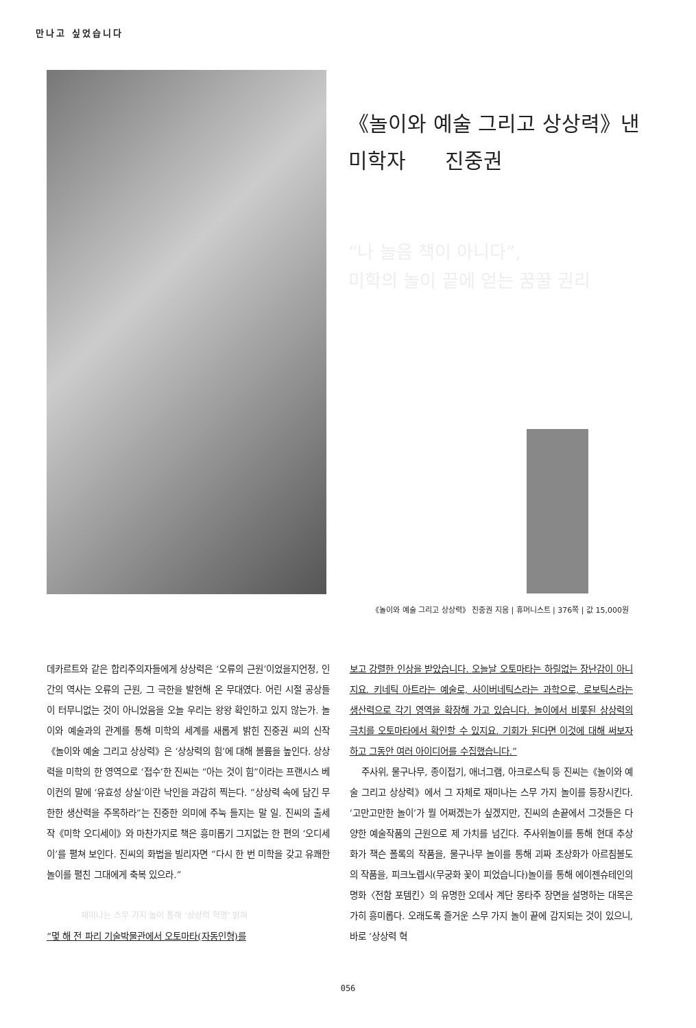만나고 싶었습니다
《놀이와 예술 그리고 상상력》낸
미학자 진중권
“나 놀음 책이 아니다”,
미학의 놀이 끝에 얻는 꿈꿀 권리
《놀이와 예술 그리고 상상력》 진중권 지음 | 휴머니스트 | 376쪽 | 값 15,000원
데카르트와 같은 합리주의자들에게 상상력은 ‘오류의 근원’이었을지언정, 인간의 역사는 오류의 근원, 그 극한을 발현해 온 무대였다. 어린 시절 공상들이 터무니없는 것이 아니었음을 오늘 우리는 왕왕 확인하고 있지 않는가. 놀이와 예술과의 관계를 통해 미학의 세계를 새롭게 밝힌 진중권 씨의 신작《놀이와 예술 그리고 상상력》은 ‘상상력의 힘’에 대해 볼륨을 높인다. 상상력을 미학의 한 영역으로 ‘접수’한 진씨는 “아는 것이 힘”이라는 프랜시스 베이컨의 말에 ‘유효성 상실’이란 낙인을 과감히 찍는다. “상상력 속에 담긴 무한한 생산력을 주목하라”는 진중한 의미에 주눅 들지는 말 일. 진씨의 출세작《미학 오디세이》와 마찬가지로 책은 흥미롭기 그지없는 한 편의 ‘오디세이’를 펼쳐 보인다. 진씨의 화법을 빌리자면 “다시 한 번 미학을 갖고 유쾌한 놀이를 펼친 그대에게 축복 있으라.”
재미나는 스무 가지 놀이 통해 ‘상상력 혁명’ 밝혀
“몇 해 전 파리 기술박물관에서 오토마타(자동인형)를
보고 강렬한 인상을 받았습니다. 오늘날 오토마타는 하릴없는 장난감이 아니지요. 키네틱 아트라는 예술로, 사이버네틱스라는 과학으로, 로보틱스라는 생산력으로 각기 영역을 확장해 가고 있습니다. 놀이에서 비롯된 상상력의 극치를 오토마타에서 확인할 수 있지요. 기회가 된다면 이것에 대해 써보자 하고 그동안 여러 아이디어를 수집했습니다.”
주사위, 물구나무, 종이접기, 애너그램, 아크로스틱 등 진씨는《놀이와 예술 그리고 상상력》에서 그 자체로 재미나는 스무 가지 놀이를 등장시킨다. ‘고만고만한 놀이’가 뭘 어쩌겠는가 싶겠지만, 진씨의 손끝에서 그것들은 다양한 예술작품의 근원으로 제 가치를 넘긴다. 주사위놀이를 통해 현대 추상화가 잭슨 폴록의 작품을, 물구나무 놀이를 통해 괴짜 초상화가 아르침볼도의 작품을, 피크노렙시(무궁화 꽃이 피었습니다)놀이를 통해 에이젠슈테인의 명화〈전함 포템킨〉의 유명한 오데사 계단 몽타주 장면을 설명하는 대목은 가히 흥미롭다. 오래도록 즐거운 스무 가지 놀이 끝에 감지되는 것이 있으니, 바로 ‘상상력 혁
056